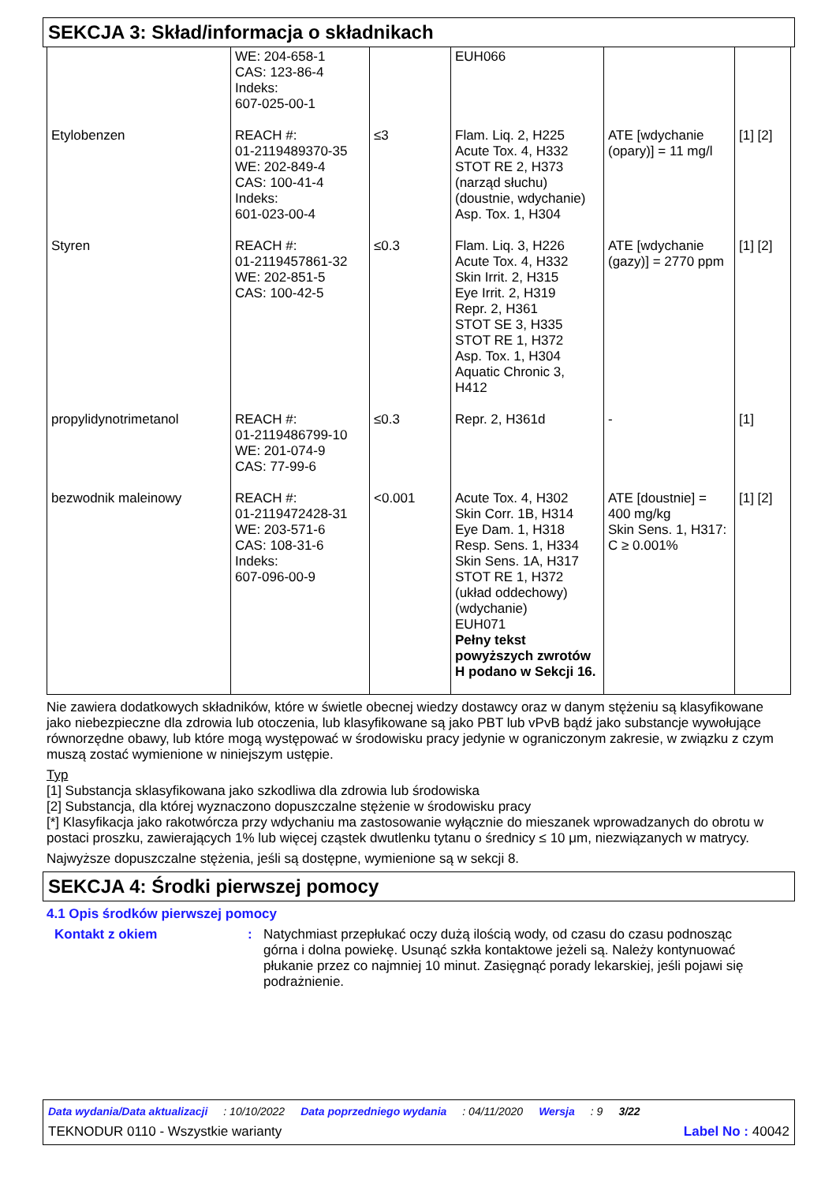SEKCJA 3: Skład/informacja o składnikach
| | WE: 204-658-1 CAS: 123-86-4 Indeks: 607-025-00-1 | | EUH066 | | |
| Etylobenzen | REACH #: 01-2119489370-35 WE: 202-849-4 CAS: 100-41-4 Indeks: 601-023-00-4 | ≤3 | Flam. Liq. 2, H225 Acute Tox. 4, H332 STOT RE 2, H373 (narząd słuchu) (doustnie, wdychanie) Asp. Tox. 1, H304 | ATE [wdychanie (opary)] = 11 mg/l | [1] [2] |
| Styren | REACH #: 01-2119457861-32 WE: 202-851-5 CAS: 100-42-5 | ≤0.3 | Flam. Liq. 3, H226 Acute Tox. 4, H332 Skin Irrit. 2, H315 Eye Irrit. 2, H319 Repr. 2, H361 STOT SE 3, H335 STOT RE 1, H372 Asp. Tox. 1, H304 Aquatic Chronic 3, H412 | ATE [wdychanie (gazy)] = 2770 ppm | [1] [2] |
| propylidynotrimetanol | REACH #: 01-2119486799-10 WE: 201-074-9 CAS: 77-99-6 | ≤0.3 | Repr. 2, H361d | - | [1] |
| bezwodnik maleinowy | REACH #: 01-2119472428-31 WE: 203-571-6 CAS: 108-31-6 Indeks: 607-096-00-9 | <0.001 | Acute Tox. 4, H302 Skin Corr. 1B, H314 Eye Dam. 1, H318 Resp. Sens. 1, H334 Skin Sens. 1A, H317 STOT RE 1, H372 (układ oddechowy) (wdychanie) EUH071 Pełny tekst powyższych zwrotów H podano w Sekcji 16. | ATE [doustnie] = 400 mg/kg Skin Sens. 1, H317: C ≥ 0.001% | [1] [2] |
Nie zawiera dodatkowych składników, które w świetle obecnej wiedzy dostawcy oraz w danym stężeniu są klasyfikowane jako niebezpieczne dla zdrowia lub otoczenia, lub klasyfikowane są jako PBT lub vPvB bądź jako substancje wywołujące równorzędne obawy, lub które mogą występować w środowisku pracy jedynie w ograniczonym zakresie, w związku z czym muszą zostać wymienione w niniejszym ustępie.
Typ
[1] Substancja sklasyfikowana jako szkodliwa dla zdrowia lub środowiska
[2] Substancja, dla której wyznaczono dopuszczalne stężenie w środowisku pracy
[*] Klasyfikacja jako rakotwórcza przy wdychaniu ma zastosowanie wyłącznie do mieszanek wprowadzanych do obrotu w postaci proszku, zawierających 1% lub więcej cząstek dwutlenku tytanu o średnicy ≤ 10 μm, niezwiązanych w matrycy.
Najwyższe dopuszczalne stężenia, jeśli są dostępne, wymienione są w sekcji 8.
SEKCJA 4: Środki pierwszej pomocy
4.1 Opis środków pierwszej pomocy
Kontakt z okiem : Natychmiast przepłukać oczy dużą ilością wody, od czasu do czasu podnosząc górna i dolna powiekę. Usunąć szkła kontaktowe jeżeli są. Należy kontynuować płukanie przez co najmniej 10 minut. Zasięgnąć porady lekarskiej, jeśli pojawi się podrażnienie.
Data wydania/Data aktualizacji: 10/10/2022 Data poprzedniego wydania: 04/11/2020 Wersja: 9 3/22
TEKNODUR 0110 - Wszystkie warianty Label No : 40042